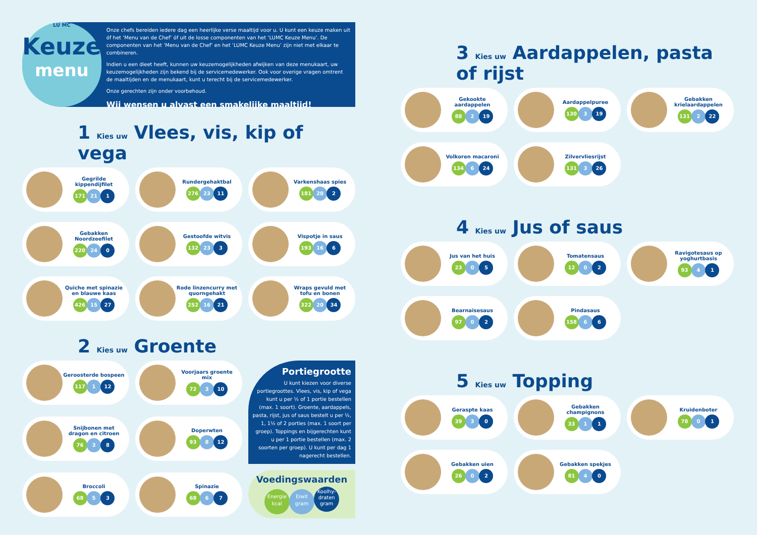LU MC
Keuze
menu
Onze chefs bereiden iedere dag een heerlijke verse maaltijd voor u. U kunt een keuze maken uit óf het ‘Menu van de Chef’ óf uit de losse componenten van het ‘LUMC Keuze Menu’. De componenten van het ‘Menu van de Chef’ en het ‘LUMC Keuze Menu’ zijn niet met elkaar te combineren.
Indien u een dieet heeft, kunnen uw keuzemogelijkheden afwijken van deze menukaart, uw keuzemogelijkheden zijn bekend bij de servicemedewerker. Ook voor overige vragen omtrent de maaltijden en de menukaart, kunt u terecht bij de servicemedewerker.
Onze gerechten zijn onder voorbehoud.
Wij wensen u alvast een smakelijke maaltijd!
1 Kies uw Vlees, vis, kip of vega
Gegrilde kippendijfilet
171 21 1
Rundergehaktbal
276 23 11
Varkenshaas spies
181 20 2
Gebakken Noordzeefilet
220 24 0
Gestoofde witvis
132 23 3
Vispotje in saus
193 16 6
Quiche met spinazie en blauwe kaas
426 15 27
Rode linzencurry met quorngehakt
252 16 21
Wraps gevuld met tofu en bonen
322 20 34
2 Kies uw Groente
Geroosterde bospeen
117 1 12
Voorjaars groente mix
72 3 10
Snijbonen met dragon en citroen
76 3 8
Doperwten
93 8 12
Broccoli
68 5 3
Spinazie
68 6 7
Portiegrootte
U kunt kiezen voor diverse portiegroottes. Vlees, vis, kip of vega kunt u per ½ of 1 portie bestellen (max. 1 soort). Groente, aardappels, pasta, rijst, jus of saus bestelt u per ½, 1, 1½ of 2 porties (max. 1 soort per groep). Toppings en bijgerechten kunt u per 1 portie bestellen (max. 2 soorten per groep). U kunt per dag 1 nagerecht bestellen.
Voedingswaarden
Energie kcal Eiwit gram Koolhy-draten gram
3 Kies uw Aardappelen, pasta of rijst
Gekookte aardappelen
88 2 19
Aardappelpuree
130 3 19
Gebakken krielaardappelen
131 2 22
Volkoren macaroni
134 6 24
Zilvervliesrijst
131 3 26
4 Kies uw Jus of saus
Jus van het huis
23 0 5
Tomatensaus
12 0 2
Ravigotesaus op yoghurtbasis
93 4 1
Bearnaisesaus
97 0 2
Pindasaus
158 6 6
5 Kies uw Topping
Geraspte kaas
39 3 0
Gebakken champignons
33 1 1
Kruidenboter
78 0 1
Gebakken uien
26 0 2
Gebakken spekjes
81 4 0